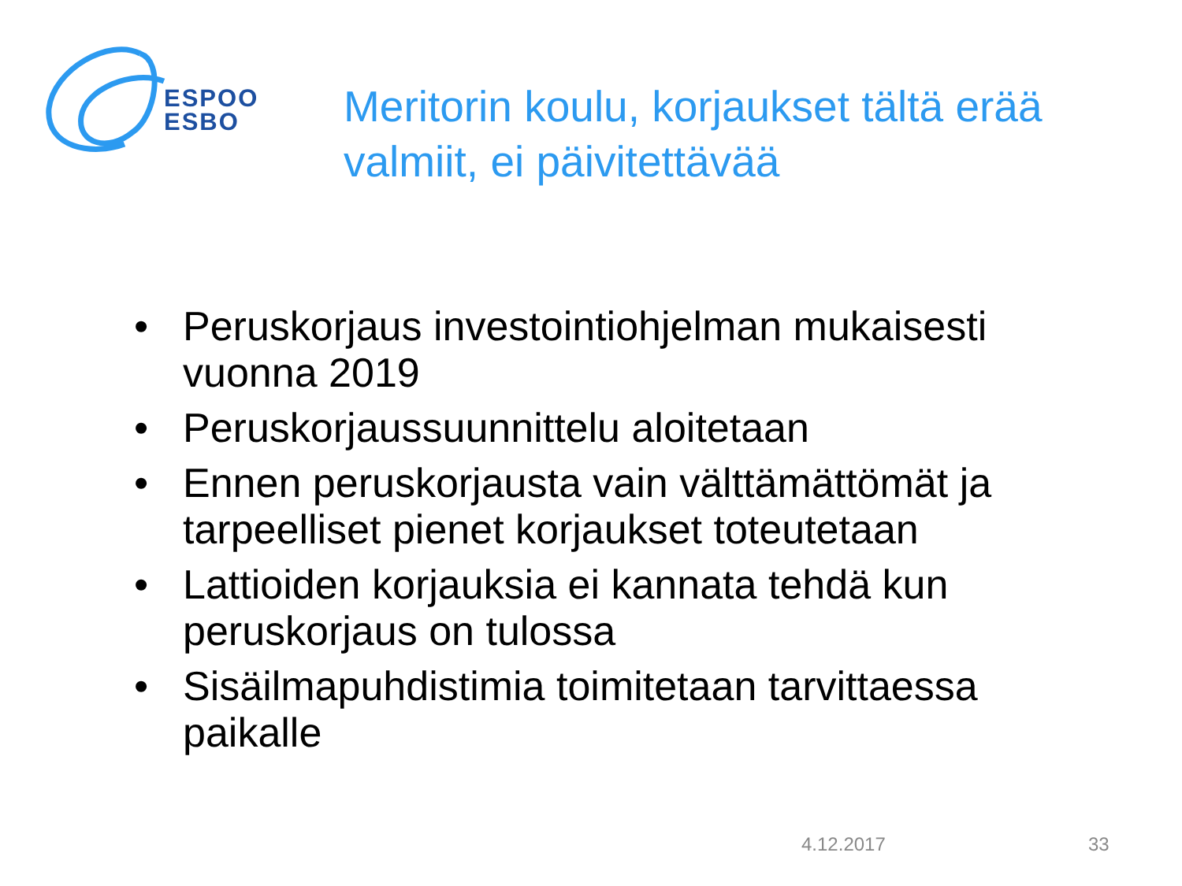ESPOO
ESBO
Meritorin koulu, korjaukset tältä erää valmiit, ei päivitettävää
• Peruskorjaus investointiohjelman mukaisesti vuonna 2019
• Peruskorjaussuunnittelu aloitetaan
• Ennen peruskorjausta vain välttämättömät ja tarpeelliset pienet korjaukset toteutetaan
• Lattioiden korjauksia ei kannata tehdä kun peruskorjaus on tulossa
• Sisäilmapuhdistimia toimitetaan tarvittaessa paikalle
4.12.2017 33